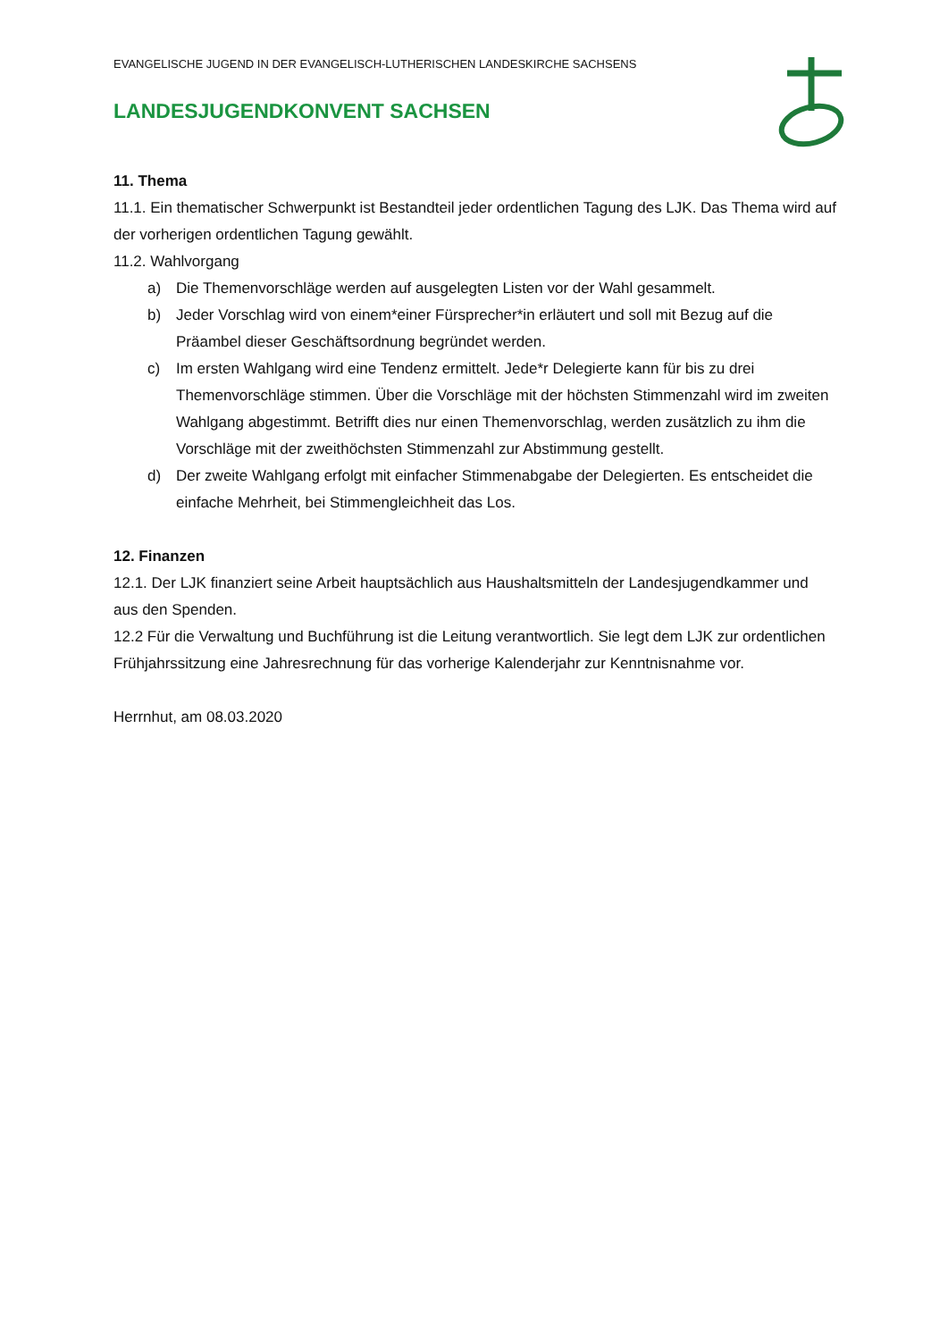EVANGELISCHE JUGEND IN DER EVANGELISCH-LUTHERISCHEN LANDESKIRCHE SACHSENS
LANDESJUGENDKONVENT SACHSEN
11. Thema
11.1. Ein thematischer Schwerpunkt ist Bestandteil jeder ordentlichen Tagung des LJK. Das Thema wird auf der vorherigen ordentlichen Tagung gewählt.
11.2. Wahlvorgang
a) Die Themenvorschläge werden auf ausgelegten Listen vor der Wahl gesammelt.
b) Jeder Vorschlag wird von einem*einer Fürsprecher*in erläutert und soll mit Bezug auf die Präambel dieser Geschäftsordnung begründet werden.
c) Im ersten Wahlgang wird eine Tendenz ermittelt. Jede*r Delegierte kann für bis zu drei Themenvorschläge stimmen. Über die Vorschläge mit der höchsten Stimmenzahl wird im zweiten Wahlgang abgestimmt. Betrifft dies nur einen Themenvorschlag, werden zusätzlich zu ihm die Vorschläge mit der zweithöchsten Stimmenzahl zur Abstimmung gestellt.
d) Der zweite Wahlgang erfolgt mit einfacher Stimmenabgabe der Delegierten. Es entscheidet die einfache Mehrheit, bei Stimmengleichheit das Los.
12. Finanzen
12.1. Der LJK finanziert seine Arbeit hauptsächlich aus Haushaltsmitteln der Landesjugendkammer und aus den Spenden.
12.2 Für die Verwaltung und Buchführung ist die Leitung verantwortlich. Sie legt dem LJK zur ordentlichen Frühjahrssitzung eine Jahresrechnung für das vorherige Kalenderjahr zur Kenntnisnahme vor.
Herrnhut, am 08.03.2020